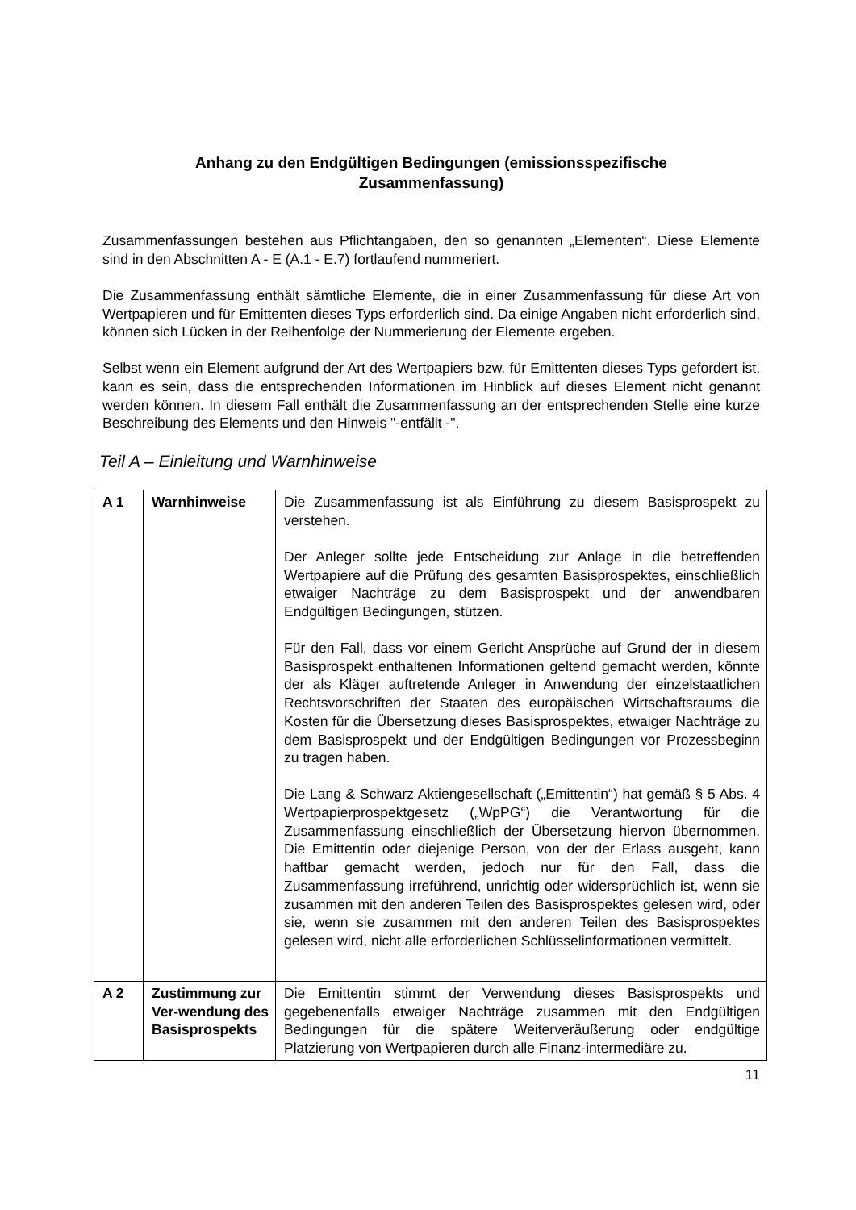Anhang zu den Endgültigen Bedingungen (emissionsspezifische
Zusammenfassung)
Zusammenfassungen bestehen aus Pflichtangaben, den so genannten „Elementen“. Diese Elemente sind in den Abschnitten A - E (A.1 - E.7) fortlaufend nummeriert.
Die Zusammenfassung enthält sämtliche Elemente, die in einer Zusammenfassung für diese Art von Wertpapieren und für Emittenten dieses Typs erforderlich sind. Da einige Angaben nicht erforderlich sind, können sich Lücken in der Reihenfolge der Nummerierung der Elemente ergeben.
Selbst wenn ein Element aufgrund der Art des Wertpapiers bzw. für Emittenten dieses Typs gefordert ist, kann es sein, dass die entsprechenden Informationen im Hinblick auf dieses Element nicht genannt werden können. In diesem Fall enthält die Zusammenfassung an der entsprechenden Stelle eine kurze Beschreibung des Elements und den Hinweis "-entfällt -".
Teil A – Einleitung und Warnhinweise
| A 1 | Warnhinweise | Die Zusammenfassung ist als Einführung zu diesem Basisprospekt zu verstehen. Der Anleger sollte jede Entscheidung zur Anlage in die betreffenden Wertpapiere auf die Prüfung des gesamten Basisprospektes, einschließlich etwaiger Nachträge zu dem Basisprospekt und der anwendbaren Endgültigen Bedingungen, stützen. Für den Fall, dass vor einem Gericht Ansprüche auf Grund der in diesem Basisprospekt enthaltenen Informationen geltend gemacht werden, könnte der als Kläger auftretende Anleger in Anwendung der einzelstaatlichen Rechtsvorschriften der Staaten des europäischen Wirtschaftsraums die Kosten für die Übersetzung dieses Basisprospektes, etwaiger Nachträge zu dem Basisprospekt und der Endgültigen Bedingungen vor Prozessbeginn zu tragen haben. Die Lang & Schwarz Aktiengesellschaft („Emittentin“) hat gemäß § 5 Abs. 4 Wertpapierprospektgesetz („WpPG“) die Verantwortung für die Zusammenfassung einschließlich der Übersetzung hiervon übernommen. Die Emittentin oder diejenige Person, von der der Erlass ausgeht, kann haftbar gemacht werden, jedoch nur für den Fall, dass die Zusammenfassung irreführend, unrichtig oder widersprüchlich ist, wenn sie zusammen mit den anderen Teilen des Basisprospektes gelesen wird, oder sie, wenn sie zusammen mit den anderen Teilen des Basisprospektes gelesen wird, nicht alle erforderlichen Schlüsselinformationen vermittelt. |
| A 2 | Zustimmung zur Ver-wendung des Basisprospekts | Die Emittentin stimmt der Verwendung dieses Basisprospekts und gegebenenfalls etwaiger Nachträge zusammen mit den Endgültigen Bedingungen für die spätere Weiterveräußerung oder endgültige Platzierung von Wertpapieren durch alle Finanz-intermediäre zu. |
11